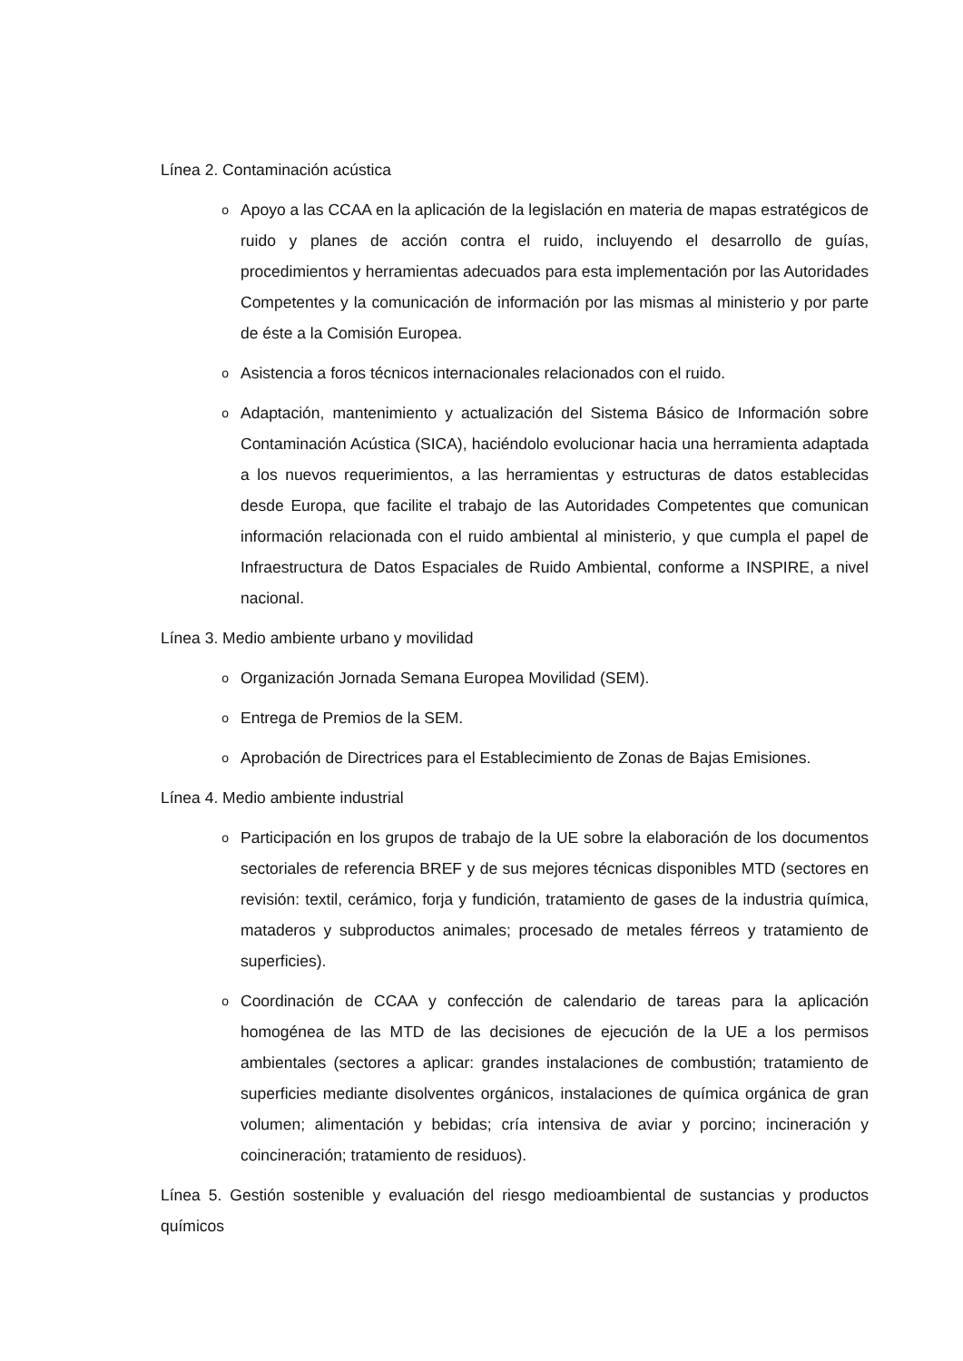Línea 2. Contaminación acústica
o Apoyo a las CCAA en la aplicación de la legislación en materia de mapas estratégicos de ruido y planes de acción contra el ruido, incluyendo el desarrollo de guías, procedimientos y herramientas adecuados para esta implementación por las Autoridades Competentes y la comunicación de información por las mismas al ministerio y por parte de éste a la Comisión Europea.
o Asistencia a foros técnicos internacionales relacionados con el ruido.
o Adaptación, mantenimiento y actualización del Sistema Básico de Información sobre Contaminación Acústica (SICA), haciéndolo evolucionar hacia una herramienta adaptada a los nuevos requerimientos, a las herramientas y estructuras de datos establecidas desde Europa, que facilite el trabajo de las Autoridades Competentes que comunican información relacionada con el ruido ambiental al ministerio, y que cumpla el papel de Infraestructura de Datos Espaciales de Ruido Ambiental, conforme a INSPIRE, a nivel nacional.
Línea 3. Medio ambiente urbano y movilidad
o Organización Jornada Semana Europea Movilidad (SEM).
o Entrega de Premios de la SEM.
o Aprobación de Directrices para el Establecimiento de Zonas de Bajas Emisiones.
Línea 4. Medio ambiente industrial
o Participación en los grupos de trabajo de la UE sobre la elaboración de los documentos sectoriales de referencia BREF y de sus mejores técnicas disponibles MTD (sectores en revisión: textil, cerámico, forja y fundición, tratamiento de gases de la industria química, mataderos y subproductos animales; procesado de metales férreos y tratamiento de superficies).
o Coordinación de CCAA y confección de calendario de tareas para la aplicación homogénea de las MTD de las decisiones de ejecución de la UE a los permisos ambientales (sectores a aplicar: grandes instalaciones de combustión; tratamiento de superficies mediante disolventes orgánicos, instalaciones de química orgánica de gran volumen; alimentación y bebidas; cría intensiva de aviar y porcino; incineración y coincineración; tratamiento de residuos).
Línea 5. Gestión sostenible y evaluación del riesgo medioambiental de sustancias y productos químicos